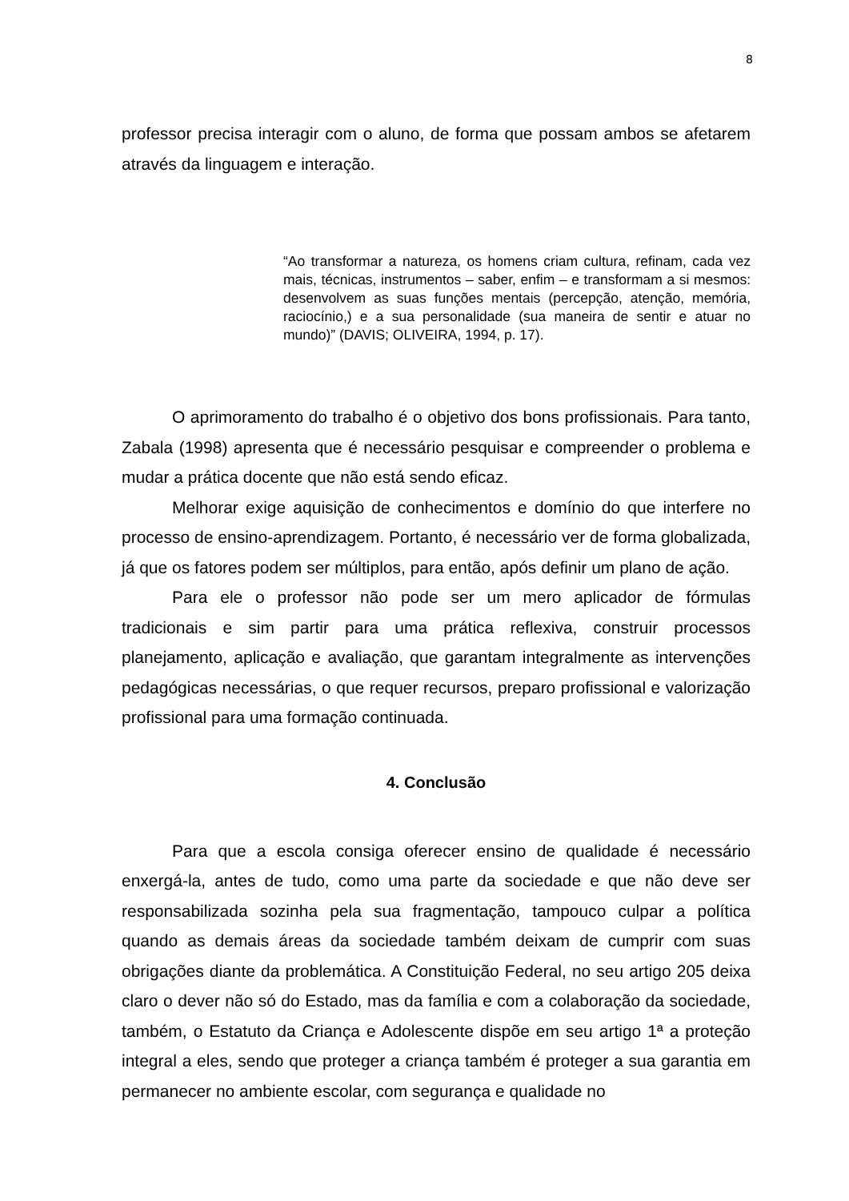8
professor precisa interagir com o aluno, de forma que possam ambos se afetarem através da linguagem e interação.
“Ao transformar a natureza, os homens criam cultura, refinam, cada vez mais, técnicas, instrumentos – saber, enfim – e transformam a si mesmos: desenvolvem as suas funções mentais (percepção, atenção, memória, raciocínio,) e a sua personalidade (sua maneira de sentir e atuar no mundo)” (DAVIS; OLIVEIRA, 1994, p. 17).
O aprimoramento do trabalho é o objetivo dos bons profissionais. Para tanto, Zabala (1998) apresenta que é necessário pesquisar e compreender o problema e mudar a prática docente que não está sendo eficaz.
Melhorar exige aquisição de conhecimentos e domínio do que interfere no processo de ensino-aprendizagem. Portanto, é necessário ver de forma globalizada, já que os fatores podem ser múltiplos, para então, após definir um plano de ação.
Para ele o professor não pode ser um mero aplicador de fórmulas tradicionais e sim partir para uma prática reflexiva, construir processos planejamento, aplicação e avaliação, que garantam integralmente as intervenções pedagógicas necessárias, o que requer recursos, preparo profissional e valorização profissional para uma formação continuada.
4. Conclusão
Para que a escola consiga oferecer ensino de qualidade é necessário enxergá-la, antes de tudo, como uma parte da sociedade e que não deve ser responsabilizada sozinha pela sua fragmentação, tampouco culpar a política quando as demais áreas da sociedade também deixam de cumprir com suas obrigações diante da problemática. A Constituição Federal, no seu artigo 205 deixa claro o dever não só do Estado, mas da família e com a colaboração da sociedade, também, o Estatuto da Criança e Adolescente dispõe em seu artigo 1ª a proteção integral a eles, sendo que proteger a criança também é proteger a sua garantia em permanecer no ambiente escolar, com segurança e qualidade no